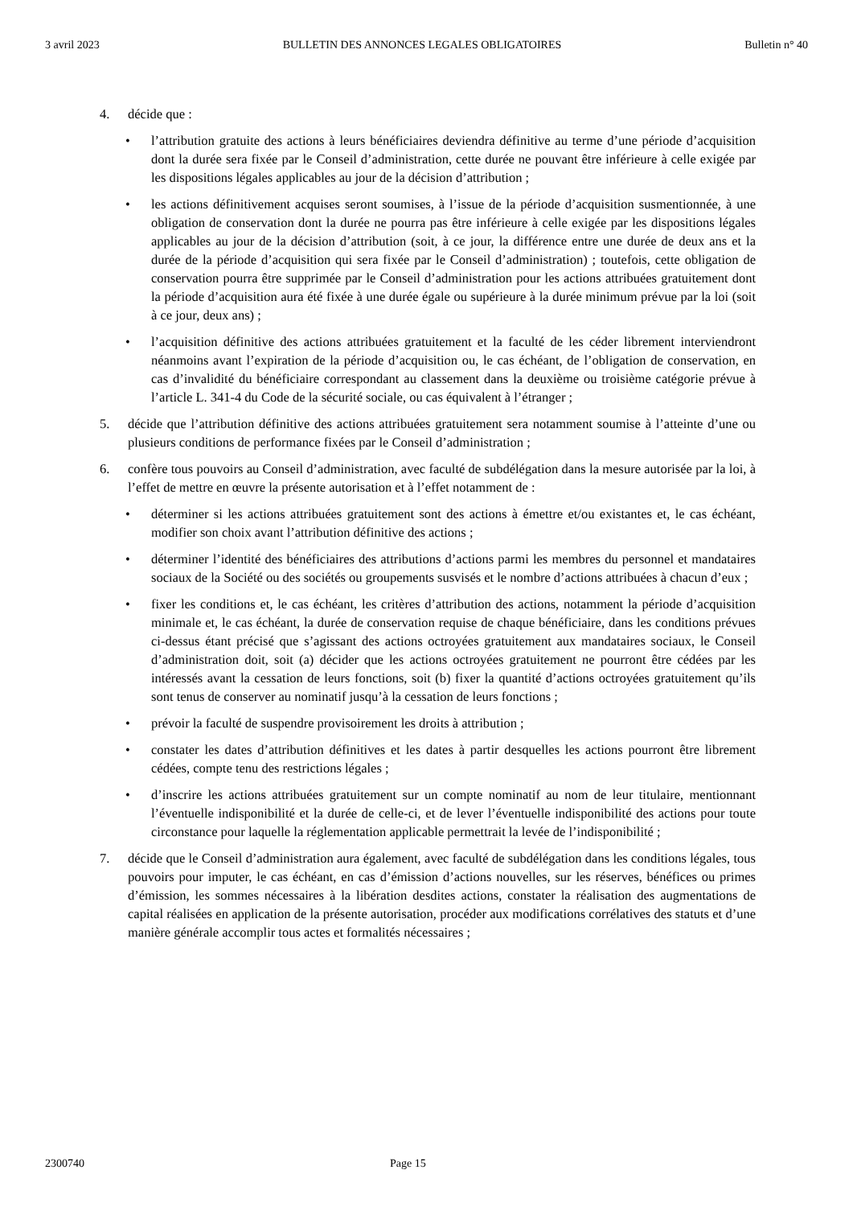3 avril 2023 BULLETIN DES ANNONCES LEGALES OBLIGATOIRES Bulletin n° 40
4. décide que :
• l’attribution gratuite des actions à leurs bénéficiaires deviendra définitive au terme d’une période d’acquisition dont la durée sera fixée par le Conseil d’administration, cette durée ne pouvant être inférieure à celle exigée par les dispositions légales applicables au jour de la décision d’attribution ;
• les actions définitivement acquises seront soumises, à l’issue de la période d’acquisition susmentionnée, à une obligation de conservation dont la durée ne pourra pas être inférieure à celle exigée par les dispositions légales applicables au jour de la décision d’attribution (soit, à ce jour, la différence entre une durée de deux ans et la durée de la période d’acquisition qui sera fixée par le Conseil d’administration) ; toutefois, cette obligation de conservation pourra être supprimée par le Conseil d’administration pour les actions attribuées gratuitement dont la période d’acquisition aura été fixée à une durée égale ou supérieure à la durée minimum prévue par la loi (soit à ce jour, deux ans) ;
• l’acquisition définitive des actions attribuées gratuitement et la faculté de les céder librement interviendront néanmoins avant l’expiration de la période d’acquisition ou, le cas échéant, de l’obligation de conservation, en cas d’invalidité du bénéficiaire correspondant au classement dans la deuxième ou troisième catégorie prévue à l’article L. 341-4 du Code de la sécurité sociale, ou cas équivalent à l’étranger ;
5. décide que l’attribution définitive des actions attribuées gratuitement sera notamment soumise à l’atteinte d’une ou plusieurs conditions de performance fixées par le Conseil d’administration ;
6. confère tous pouvoirs au Conseil d’administration, avec faculté de subdélégation dans la mesure autorisée par la loi, à l’effet de mettre en œuvre la présente autorisation et à l’effet notamment de :
• déterminer si les actions attribuées gratuitement sont des actions à émettre et/ou existantes et, le cas échéant, modifier son choix avant l’attribution définitive des actions ;
• déterminer l’identité des bénéficiaires des attributions d’actions parmi les membres du personnel et mandataires sociaux de la Société ou des sociétés ou groupements susvisés et le nombre d’actions attribuées à chacun d’eux ;
• fixer les conditions et, le cas échéant, les critères d’attribution des actions, notamment la période d’acquisition minimale et, le cas échéant, la durée de conservation requise de chaque bénéficiaire, dans les conditions prévues ci-dessus étant précisé que s’agissant des actions octroyées gratuitement aux mandataires sociaux, le Conseil d’administration doit, soit (a) décider que les actions octroyées gratuitement ne pourront être cédées par les intéressés avant la cessation de leurs fonctions, soit (b) fixer la quantité d’actions octroyées gratuitement qu’ils sont tenus de conserver au nominatif jusqu’à la cessation de leurs fonctions ;
• prévoir la faculté de suspendre provisoirement les droits à attribution ;
• constater les dates d’attribution définitives et les dates à partir desquelles les actions pourront être librement cédées, compte tenu des restrictions légales ;
• d’inscrire les actions attribuées gratuitement sur un compte nominatif au nom de leur titulaire, mentionnant l’éventuelle indisponibilité et la durée de celle-ci, et de lever l’éventuelle indisponibilité des actions pour toute circonstance pour laquelle la réglementation applicable permettrait la levée de l’indisponibilité ;
7. décide que le Conseil d’administration aura également, avec faculté de subdélégation dans les conditions légales, tous pouvoirs pour imputer, le cas échéant, en cas d’émission d’actions nouvelles, sur les réserves, bénéfices ou primes d’émission, les sommes nécessaires à la libération desdites actions, constater la réalisation des augmentations de capital réalisées en application de la présente autorisation, procéder aux modifications corrélatives des statuts et d’une manière générale accomplir tous actes et formalités nécessaires ;
2300740 Page 15